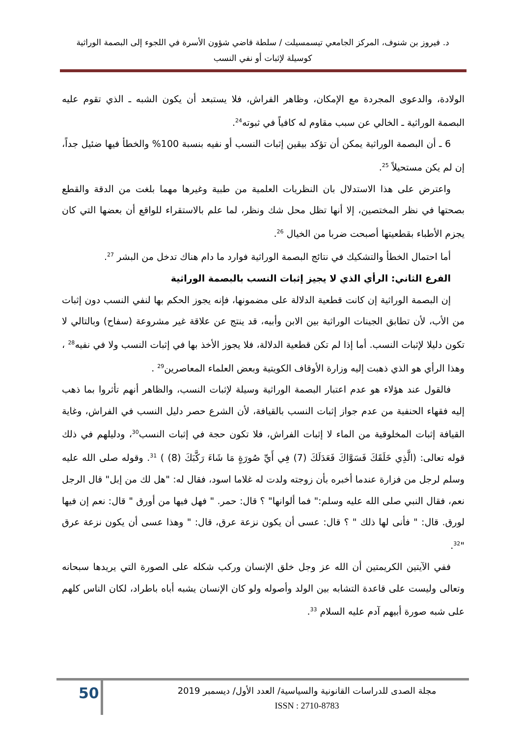د. فيروز بن شنوف، المركز الجامعي تيسمسيلت / سلطة قاضي شؤون الأسرة في اللجوء إلى البصمة الوراثية
كوسيلة لإثبات أو نفي النسب
الولادة، والدعوى المجردة مع الإمكان، وظاهر الفراش، فلا يستبعد أن يكون الشبه ـ الذي تقوم عليه البصمة الوراثية ـ الخالي عن سبب مقاوم له كافياً في ثبوته<sup>24</sup>.
6 ـ أن البصمة الوراثية يمكن أن تؤكد بيقين إثبات النسب أو نفيه بنسبة 100% والخطأ فيها ضئيل جداً، إن لم يكن مستحيلاً <sup>25</sup>.
واعترض على هذا الاستدلال بان النظريات العلمية من طبية وغيرها مهما بلغت من الدقة والقطع بصحتها في نظر المختصين، إلا أنها تظل محل شك ونظر، لما علم بالاستقراء للواقع أن بعضها التي كان يجزم الأطباء بقطعيتها أصبحت ضربا من الخيال <sup>26</sup>.
أما احتمال الخطأ والتشكيك في نتائج البصمة الوراثية فوارد ما دام هناك تدخل من البشر <sup>27</sup>.
الفرع الثاني: الرأي الذي لا يجيز إثبات النسب بالبصمة الوراثية
إن البصمة الوراثية إن كانت قطعية الدلالة على مضمونها، فإنه يجوز الحكم بها لنفي النسب دون إثبات من الأب، لأن تطابق الجينات الوراثية بين الابن وأبيه، قد ينتج عن علاقة غير مشروعة (سفاح) وبالتالي لا تكون دليلا لإثبات النسب. أما إذا لم تكن قطعية الدلالة، فلا يجوز الأخذ بها في إثبات النسب ولا في نفيه<sup>28</sup> ، وهذا الرأي هو الذي ذهبت إليه وزارة الأوقاف الكويتية وبعض العلماء المعاصرين<sup>29</sup> .
فالقول عند هؤلاء هو عدم اعتبار البصمة الوراثية وسيلة لإثبات النسب، والظاهر أنهم تأثروا بما ذهب إليه فقهاء الحنفية من عدم جواز إثبات النسب بالقيافة، لأن الشرع حصر دليل النسب في الفراش، وغاية القيافة إثبات المخلوقية من الماء لا إثبات الفراش، فلا تكون حجة في إثبات النسب<sup>30</sup>، ودليلهم في ذلك قوله تعالى: (الَّذِي خَلَقَكَ فَسَوَّاكَ فَعَدَلَكَ (7) فِي أَيِّ صُورَةٍ مَا شَاءَ رَكَّبَكَ (8) ) <sup>31</sup>. وقوله صلى الله عليه وسلم لرجل من فزارة عندما أخبره بأن زوجته ولدت له غلاما اسود، فقال له: "هل لك من إبل" قال الرجل نعم، فقال النبي صلى الله عليه وسلم:" فما ألوانها" ؟ قال: حمر. " فهل فيها من أورق " قال: نعم إن فيها لورق. قال: " فأنى لها ذلك " ؟ قال: عسى أن يكون نزعة عرق، قال: " وهذا عسى أن يكون نزعة عرق "<sup>32</sup>.
ففي الآيتين الكريمتين أن الله عز وجل خلق الإنسان وركب شكله على الصورة التي يريدها سبحانه وتعالى وليست على قاعدة التشابه بين الولد وأصوله ولو كان الإنسان يشبه أباه باطراد، لكان الناس كلهم على شبه صورة أبيهم آدم عليه السلام <sup>33</sup>.
50
مجلة الصدى للدراسات القانونية والسياسية/ العدد الأول/ ديسمبر 2019
ISSN : 2710-8783